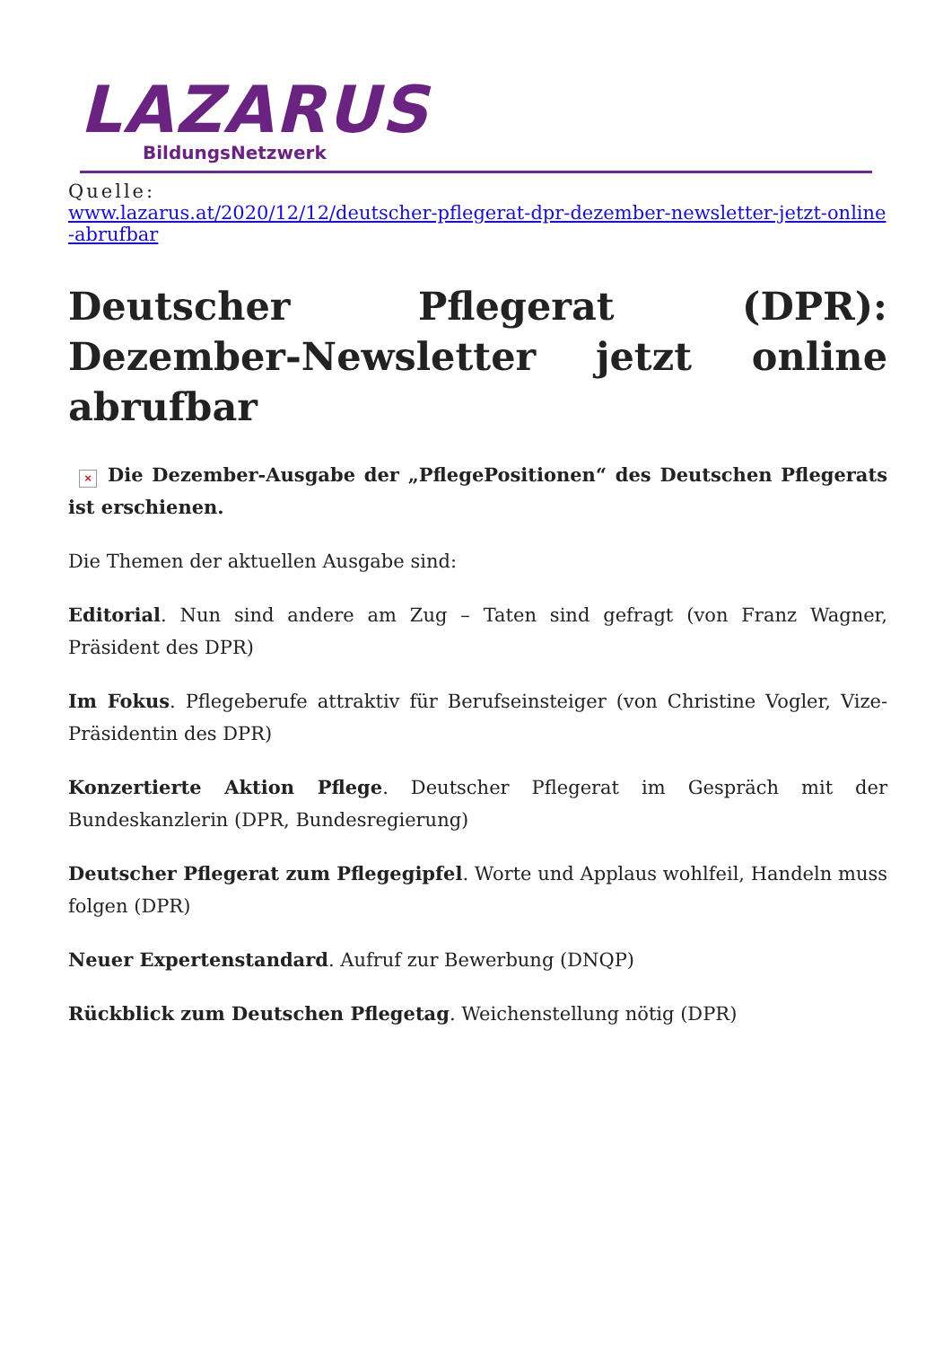LAZARUS
BildungsNetzwerk
Quelle:
www.lazarus.at/2020/12/12/deutscher-pflegerat-dpr-dezember-newsletter-jetzt-online-abrufbar
Deutscher Pflegerat (DPR): Dezember-Newsletter jetzt online abrufbar
× Die Dezember-Ausgabe der „PflegePositionen“ des Deutschen Pflegerats ist erschienen.
Die Themen der aktuellen Ausgabe sind:
Editorial. Nun sind andere am Zug – Taten sind gefragt (von Franz Wagner, Präsident des DPR)
Im Fokus. Pflegeberufe attraktiv für Berufseinsteiger (von Christine Vogler, Vize-Präsidentin des DPR)
Konzertierte Aktion Pflege. Deutscher Pflegerat im Gespräch mit der Bundeskanzlerin (DPR, Bundesregierung)
Deutscher Pflegerat zum Pflegegipfel. Worte und Applaus wohlfeil, Handeln muss folgen (DPR)
Neuer Expertenstandard. Aufruf zur Bewerbung (DNQP)
Rückblick zum Deutschen Pflegetag. Weichenstellung nötig (DPR)